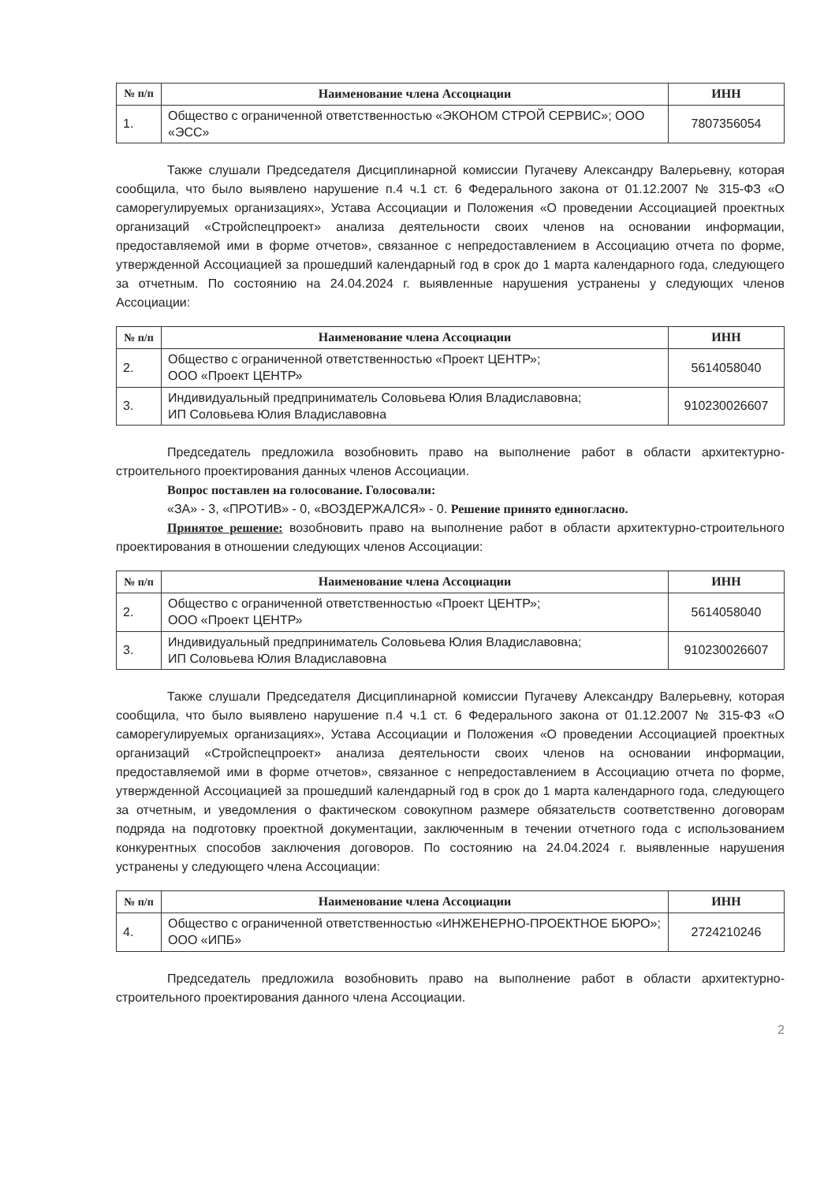| № п/п | Наименование члена Ассоциации | ИНН |
| --- | --- | --- |
| 1. | Общество с ограниченной ответственностью «ЭКОНОМ СТРОЙ СЕРВИС»; ООО «ЭСС» | 7807356054 |
Также слушали Председателя Дисциплинарной комиссии Пугачеву Александру Валерьевну, которая сообщила, что было выявлено нарушение п.4 ч.1 ст. 6 Федерального закона от 01.12.2007 № 315-ФЗ «О саморегулируемых организациях», Устава Ассоциации и Положения «О проведении Ассоциацией проектных организаций «Стройспецпроект» анализа деятельности своих членов на основании информации, предоставляемой ими в форме отчетов», связанное с непредоставлением в Ассоциацию отчета по форме, утвержденной Ассоциацией за прошедший календарный год в срок до 1 марта календарного года, следующего за отчетным. По состоянию на 24.04.2024 г. выявленные нарушения устранены у следующих членов Ассоциации:
| № п/п | Наименование члена Ассоциации | ИНН |
| --- | --- | --- |
| 2. | Общество с ограниченной ответственностью «Проект ЦЕНТР»; ООО «Проект ЦЕНТР» | 5614058040 |
| 3. | Индивидуальный предприниматель Соловьева Юлия Владиславовна; ИП Соловьева Юлия Владиславовна | 910230026607 |
Председатель предложила возобновить право на выполнение работ в области архитектурно-строительного проектирования данных членов Ассоциации.
Вопрос поставлен на голосование. Голосовали:
«ЗА» - 3, «ПРОТИВ» - 0, «ВОЗДЕРЖАЛСЯ» - 0. Решение принято единогласно.
Принятое решение: возобновить право на выполнение работ в области архитектурно-строительного проектирования в отношении следующих членов Ассоциации:
| № п/п | Наименование члена Ассоциации | ИНН |
| --- | --- | --- |
| 2. | Общество с ограниченной ответственностью «Проект ЦЕНТР»; ООО «Проект ЦЕНТР» | 5614058040 |
| 3. | Индивидуальный предприниматель Соловьева Юлия Владиславовна; ИП Соловьева Юлия Владиславовна | 910230026607 |
Также слушали Председателя Дисциплинарной комиссии Пугачеву Александру Валерьевну, которая сообщила, что было выявлено нарушение п.4 ч.1 ст. 6 Федерального закона от 01.12.2007 № 315-ФЗ «О саморегулируемых организациях», Устава Ассоциации и Положения «О проведении Ассоциацией проектных организаций «Стройспецпроект» анализа деятельности своих членов на основании информации, предоставляемой ими в форме отчетов», связанное с непредоставлением в Ассоциацию отчета по форме, утвержденной Ассоциацией за прошедший календарный год в срок до 1 марта календарного года, следующего за отчетным, и уведомления о фактическом совокупном размере обязательств соответственно договорам подряда на подготовку проектной документации, заключенным в течении отчетного года с использованием конкурентных способов заключения договоров. По состоянию на 24.04.2024 г. выявленные нарушения устранены у следующего члена Ассоциации:
| № п/п | Наименование члена Ассоциации | ИНН |
| --- | --- | --- |
| 4. | Общество с ограниченной ответственностью «ИНЖЕНЕРНО-ПРОЕКТНОЕ БЮРО»; ООО «ИПБ» | 2724210246 |
Председатель предложила возобновить право на выполнение работ в области архитектурно-строительного проектирования данного члена Ассоциации.
2